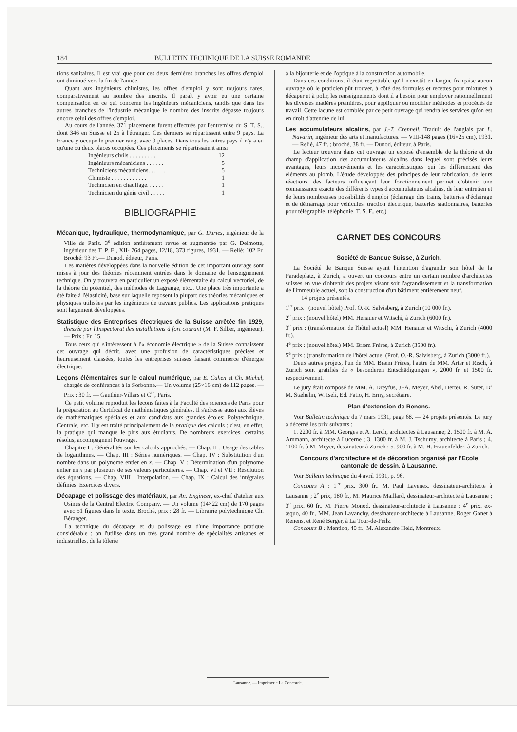184 BULLETIN TECHNIQUE DE LA SUISSE ROMANDE
tions sanitaires. Il est vrai que pour ces deux dernières branches les offres d'emploi ont diminué vers la fin de l'année.
Quant aux ingénieurs chimistes, les offres d'emploi y sont toujours rares, comparativement au nombre des inscrits. Il paraît y avoir eu une certaine compensation en ce qui concerne les ingénieurs mécaniciens, tandis que dans les autres branches de l'industrie mécanique le nombre des inscrits dépasse toujours encore celui des offres d'emploi.
Au cours de l'année, 371 placements furent effectués par l'entremise du S. T. S., dont 346 en Suisse et 25 à l'étranger. Ces derniers se répartissent entre 9 pays. La France y occupe le premier rang, avec 9 places. Dans tous les autres pays il n'y a eu qu'une ou deux places occupées. Ces placements se répartissaient ainsi :
Ingénieurs civils . . . . . . . . . 12
Ingénieurs mécaniciens . . . . . . 5
Techniciens mécaniciens. . . . . . 5
Chimiste . . . . . . . . . . . . 1
Technicien en chauffage. . . . . . 1
Technicien du génie civil . . . . . 1
BIBLIOGRAPHIE
Mécanique, hydraulique, thermodynamique, par G. Daries, ingénieur de la Ville de Paris. 3<sup>e</sup> édition entièrement revue et augmentée par G. Delmotte, ingénieur des T. P. E., XII- 764 pages, 12/18, 373 figures, 1931. — Relié: 102 Fr. Broché: 93 Fr.— Dunod, éditeur, Paris.
Les matières développées dans la nouvelle édition de cet important ouvrage sont mises à jour des théories récemment entrées dans le domaine de l'enseignement technique. On y trouvera en particulier un exposé élémentaire du calcul vectoriel, de la théorie du potentiel, des méthodes de Lagrange, etc... Une place très importante a été faite à l'élasticité, base sur laquelle reposent la plupart des théories mécaniques et physiques utilisées par les ingénieurs de travaux publics. Les applications pratiques sont largement développées.
Statistique des Entreprises électriques de la Suisse arrêtée fin 1929, dressée par l'Inspectorat des installations à fort courant (M. F. Silber, ingénieur).— Prix : Fr. 15.
Tous ceux qui s'intéressent à l'« économie électrique » de la Suisse connaissent cet ouvrage qui décrit, avec une profusion de caractéristiques précises et heureusement classées, toutes les entreprises suisses faisant commerce d'énergie électrique.
Leçons élémentaires sur le calcul numérique, par E. Cahen et Ch. Michel, chargés de conférences à la Sorbonne.— Un volume (25×16 cm) de 112 pages. — Prix : 30 fr. — Gauthier-Villars et C<sup>ie</sup>, Paris.
Ce petit volume reproduit les leçons faites à la Faculté des sciences de Paris pour la préparation au Certificat de mathématiques générales. Il s'adresse aussi aux élèves de mathématiques spéciales et aux candidats aux grandes écoles: Polytechnique, Centrale, etc. Il y est traité principalement de la pratique des calculs ; c'est, en effet, la pratique qui manque le plus aux étudiants. De nombreux exercices, certains résolus, accompagnent l'ouvrage.
Chapitre I : Généralités sur les calculs approchés. — Chap. II : Usage des tables de logarithmes. — Chap. III : Séries numériques. — Chap. IV : Substitution d'un nombre dans un polynome entier en x. — Chap. V : Détermination d'un polynome entier en x par plusieurs de ses valeurs particulières. — Chap. VI et VII : Résolution des équations. — Chap. VIII : Interpolation. — Chap. IX : Calcul des intégrales définies. Exercices divers.
Décapage et polissage des matériaux, par An. Engineer, ex-chef d'atelier aux Usines de la Central Electric Company. — Un volume (14×22 cm) de 170 pages avec 51 figures dans le texte. Broché, prix : 28 fr. — Librairie polytechnique Ch. Béranger.
La technique du décapage et du polissage est d'une importance pratique considérable : on l'utilise dans un très grand nombre de spécialités artisanes et industrielles, de la tôlerie
à la bijouterie et de l'optique à la construction automobile.
Dans ces conditions, il était regrettable qu'il n'existât en langue française aucun ouvrage où le praticien pût trouver, à côté des formules et recettes pour mixtures à décaper et à polir, les renseignements dont il a besoin pour employer rationnellement les diverses matières premières, pour appliquer ou modifier méthodes et procédés de travail. Cette lacune est comblée par ce petit ouvrage qui rendra les services qu'on est en droit d'attendre de lui.
Les accumulateurs alcalins, par J.-T. Crennell. Traduit de l'anglais par L. Navarin, ingénieur des arts et manufactures. — VIII-148 pages (16×25 cm), 1931. — Relié, 47 fr. ; broché, 38 fr. — Dunod, éditeur, à Paris.
Le lecteur trouvera dans cet ouvrage un exposé d'ensemble de la théorie et du champ d'application des accumulateurs alcalins dans lequel sont précisés leurs avantages, leurs inconvénients et les caractéristiques qui les différencient des éléments au plomb. L'étude développée des principes de leur fabrication, de leurs réactions, des facteurs influençant leur fonctionnement permet d'obtenir une connaissance exacte des différents types d'accumulateurs alcalins, de leur entretien et de leurs nombreuses possibilités d'emploi (éclairage des trains, batteries d'éclairage et de démarrage pour véhicules, traction électrique, batteries stationnaires, batteries pour télégraphie, téléphonie, T. S. F., etc.)
CARNET DES CONCOURS
Société de Banque Suisse, à Zurich.
La Société de Banque Suisse ayant l'intention d'agrandir son hôtel de la Paradeplatz, à Zurich, a ouvert un concours entre un certain nombre d'architectes suisses en vue d'obtenir des projets visant soit l'agrandissement et la transformation de l'immeuble actuel, soit la construction d'un bâtiment entièrement neuf.
14 projets présentés.
1<sup>er</sup> prix : (nouvel hôtel) Prof. O.-R. Salvisberg, à Zurich (10 000 fr.).
2<sup>e</sup> prix : (nouvel hôtel) MM. Henauer et Witschi, à Zurich (6000 fr.).
3<sup>e</sup> prix : (transformation de l'hôtel actuel) MM. Henauer et Witschi, à Zurich (4000 fr.).
4<sup>e</sup> prix : (nouvel hôtel) MM. Bræm Frères, à Zurich (3500 fr.).
5<sup>e</sup> prix : (transformation de l'hôtel actuel (Prof. O.-R. Salvisberg, à Zurich (3000 fr.).
Deux autres projets, l'un de MM. Bræm Frères, l'autre de MM. Arter et Risch, à Zurich sont gratifiés de « besonderen Entschädigungen », 2000 fr. et 1500 fr. respectivement.
Le jury était composé de MM. A. Dreyfus, J.-A. Meyer, Abel, Herter, R. Suter, D<sup>r</sup> M. Stæhelin, W. Iseli, Ed. Fatio, H. Erny, secrétaire.
Plan d'extension de Renens.
Voir Bulletin technique du 7 mars 1931, page 68. — 24 projets présentés. Le jury a décerné les prix suivants :
1. 2200 fr. à MM. Georges et A. Lerch, architectes à Lausanne; 2. 1500 fr. à M. A. Ammann, architecte à Lucerne ; 3. 1300 fr. à M. J. Tschumy, architecte à Paris ; 4. 1100 fr. à M. Meyer, dessinateur à Zurich ; 5. 900 fr. à M. H. Frauenfelder, à Zurich.
Concours d'architecture et de décoration organisé par l'Ecole cantonale de dessin, à Lausanne.
Voir Bulletin technique du 4 avril 1931, p. 96.
Concours A : 1<sup>er</sup> prix, 300 fr., M. Paul Lavenex, dessinateur-architecte à Lausanne ; 2<sup>e</sup> prix, 180 fr., M. Maurice Maillard, dessinateur-architecte à Lausanne ; 3<sup>e</sup> prix, 60 fr., M. Pierre Monod, dessinateur-architecte à Lausanne ; 4<sup>e</sup> prix, ex-æquo, 40 fr., MM. Jean Lavanchy, dessinateur-architecte à Lausanne, Roger Gonet à Renens, et René Berger, à La Tour-de-Peilz.
Concours B : Mention, 40 fr., M. Alexandre Held, Montreux.
Lausanne. — Imprimerie La Concorde.